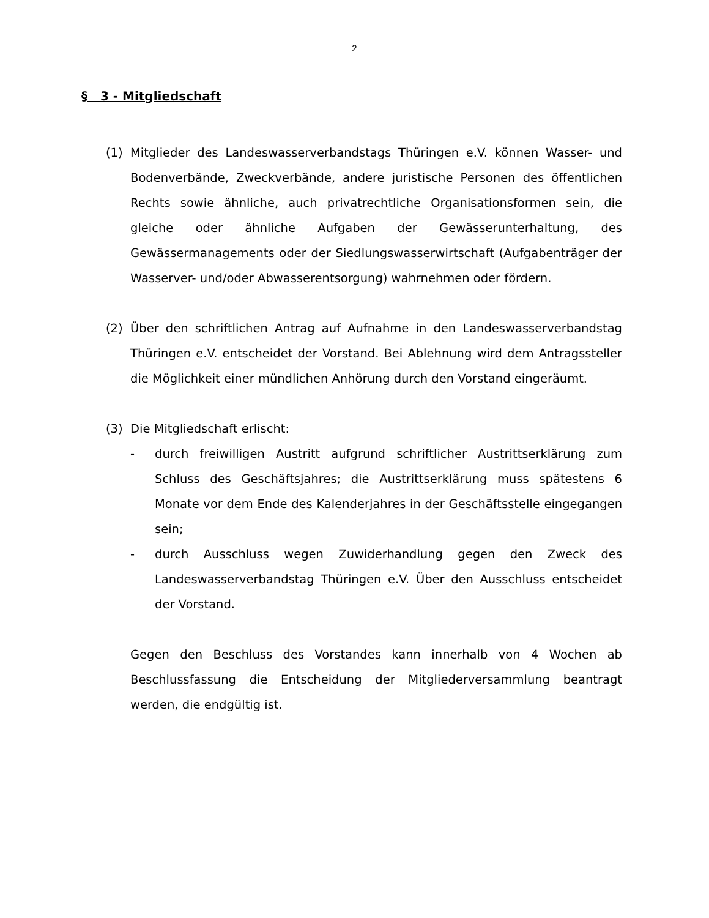2
§ 3 - Mitgliedschaft
(1) Mitglieder des Landeswasserverbandstags Thüringen e.V. können Wasser- und Bodenverbände, Zweckverbände, andere juristische Personen des öffentlichen Rechts sowie ähnliche, auch privatrechtliche Organisationsformen sein, die gleiche oder ähnliche Aufgaben der Gewässerunterhaltung, des Gewässermanagements oder der Siedlungswasserwirtschaft (Aufgabenträger der Wasserver- und/oder Abwasserentsorgung) wahrnehmen oder fördern.
(2) Über den schriftlichen Antrag auf Aufnahme in den Landeswasserverbandstag Thüringen e.V. entscheidet der Vorstand. Bei Ablehnung wird dem Antragssteller die Möglichkeit einer mündlichen Anhörung durch den Vorstand eingeräumt.
(3) Die Mitgliedschaft erlischt:
- durch freiwilligen Austritt aufgrund schriftlicher Austrittserklärung zum Schluss des Geschäftsjahres; die Austrittserklärung muss spätestens 6 Monate vor dem Ende des Kalenderjahres in der Geschäftsstelle eingegangen sein;
- durch Ausschluss wegen Zuwiderhandlung gegen den Zweck des Landeswasserverbandstag Thüringen e.V. Über den Ausschluss entscheidet der Vorstand.
Gegen den Beschluss des Vorstandes kann innerhalb von 4 Wochen ab Beschlussfassung die Entscheidung der Mitgliederversammlung beantragt werden, die endgültig ist.